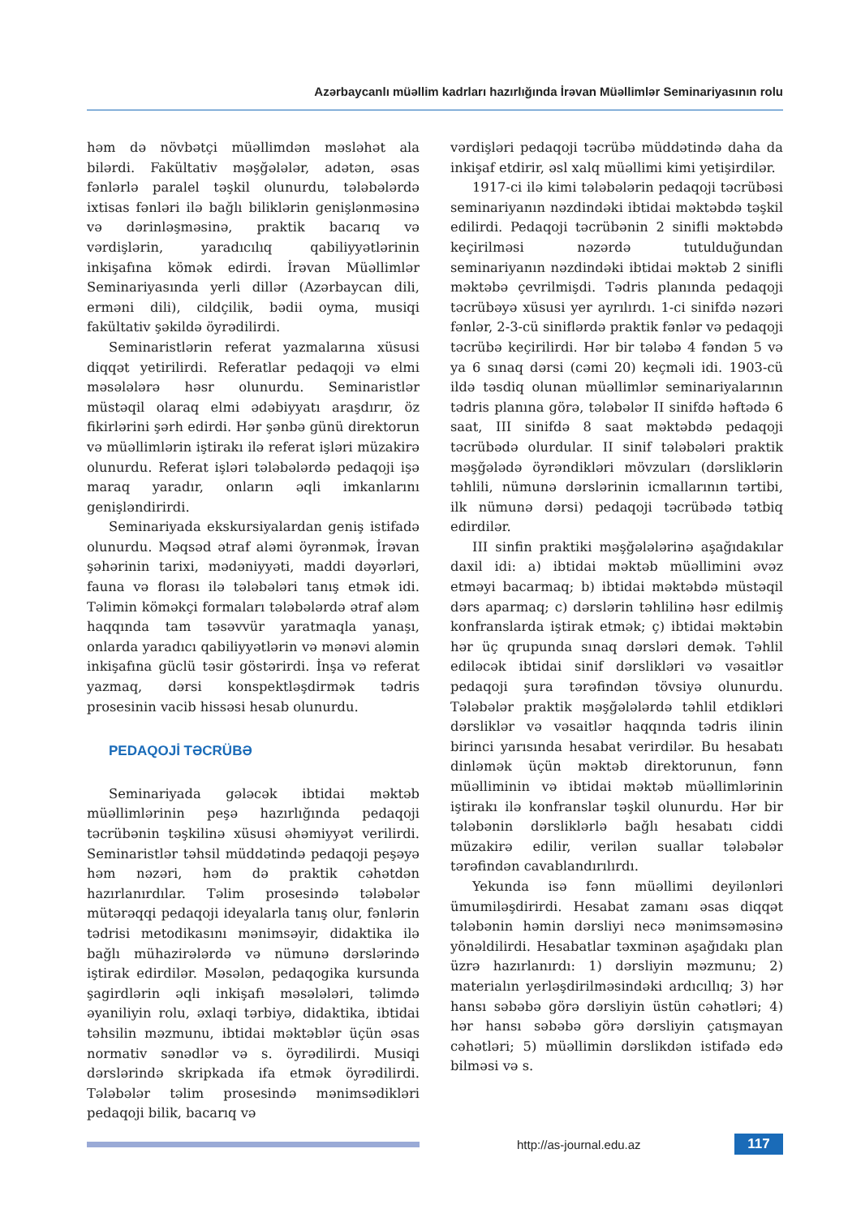Azərbaycanlı müəllim kadrları hazırlığında İrəvan Müəllimlər Seminariyasının rolu
həm də növbətçi müəllimdən məsləhət ala bilərdi. Fakültativ məşğələlər, adətən, əsas fənlərlə paralel təşkil olunurdu, tələbələrdə ixtisas fənləri ilə bağlı biliklərin genişlənməsinə və dərinləşməsinə, praktik bacarıq və vərdişlərin, yaradıcılıq qabiliyyətlərinin inkişafına kömək edirdi. İrəvan Müəllimlər Seminariyasında yerli dillər (Azərbaycan dili, erməni dili), cildçilik, bədii oyma, musiqi fakültativ şəkildə öyrədilirdi.
Seminaristlərin referat yazmalarına xüsusi diqqət yetirilirdi. Referatlar pedaqoji və elmi məsələlərə həsr olunurdu. Seminaristlər müstəqil olaraq elmi ədəbiyyatı araşdırır, öz fikirlərini şərh edirdi. Hər şənbə günü direktorun və müəllimlərin iştirakı ilə referat işləri müzakirə olunurdu. Referat işləri tələbələrdə pedaqoji işə maraq yaradır, onların əqli imkanlarını genişləndirirdi.
Seminariyada ekskursiyalardan geniş istifadə olunurdu. Məqsəd ətraf aləmi öyrənmək, İrəvan şəhərinin tarixi, mədəniyyəti, maddi dəyərləri, fauna və florası ilə tələbələri tanış etmək idi. Təlimin köməkçi formaları tələbələrdə ətraf aləm haqqında tam təsəvvür yaratmaqla yanaşı, onlarda yaradıcı qabiliyyətlərin və mənəvi aləmin inkişafına güclü təsir göstərirdi. İnşa və referat yazmaq, dərsi konspektləşdirmək tədris prosesinin vacib hissəsi hesab olunurdu.
PEDAQOJİ TƏCRÜBƏ
Seminariyada gələcək ibtidai məktəb müəllimlərinin peşə hazırlığında pedaqoji təcrübənin təşkilinə xüsusi əhəmiyyət verilirdi. Seminaristlər təhsil müddətində pedaqoji peşəyə həm nəzəri, həm də praktik cəhətdən hazırlanırdılar. Təlim prosesində tələbələr mütərəqqi pedaqoji ideyalarla tanış olur, fənlərin tədrisi metodikasını mənimsəyir, didaktika ilə bağlı mühazirələrdə və nümunə dərslərində iştirak edirdilər. Məsələn, pedaqogika kursunda şagirdlərin əqli inkişafı məsələləri, təlimdə əyaniliyin rolu, əxlaqi tərbiyə, didaktika, ibtidai təhsilin məzmunu, ibtidai məktəblər üçün əsas normativ sənədlər və s. öyrədilirdi. Musiqi dərslərində skripkada ifa etmək öyrədilirdi. Tələbələr təlim prosesində mənimsədikləri pedaqoji bilik, bacarıq və
vərdişləri pedaqoji təcrübə müddətində daha da inkişaf etdirir, əsl xalq müəllimi kimi yetişirdilər.
1917-ci ilə kimi tələbələrin pedaqoji təcrübəsi seminariyanın nəzdindəki ibtidai məktəbdə təşkil edilirdi. Pedaqoji təcrübənin 2 sinifli məktəbdə keçirilməsi nəzərdə tutulduğundan seminariyanın nəzdindəki ibtidai məktəb 2 sinifli məktəbə çevrilmişdi. Tədris planında pedaqoji təcrübəyə xüsusi yer ayrılırdı. 1-ci sinifdə nəzəri fənlər, 2-3-cü siniflərdə praktik fənlər və pedaqoji təcrübə keçirilirdi. Hər bir tələbə 4 fəndən 5 və ya 6 sınaq dərsi (cəmi 20) keçməli idi. 1903-cü ildə təsdiq olunan müəllimlər seminariyalarının tədris planına görə, tələbələr II sinifdə həftədə 6 saat, III sinifdə 8 saat məktəbdə pedaqoji təcrübədə olurdular. II sinif tələbələri praktik məşğələdə öyrəndikləri mövzuları (dərsliklərin təhlili, nümunə dərslərinin icmallarının tərtibi, ilk nümunə dərsi) pedaqoji təcrübədə tətbiq edirdilər.
III sinfin praktiki məşğələlərinə aşağıdakılar daxil idi: a) ibtidai məktəb müəllimini əvəz etməyi bacarmaq; b) ibtidai məktəbdə müstəqil dərs aparmaq; c) dərslərin təhlilinə həsr edilmiş konfranslarda iştirak etmək; ç) ibtidai məktəbin hər üç qrupunda sınaq dərsləri demək. Təhlil ediləcək ibtidai sinif dərslikləri və vəsaitlər pedaqoji şura tərəfindən tövsiyə olunurdu. Tələbələr praktik məşğələlərdə təhlil etdikləri dərsliklər və vəsaitlər haqqında tədris ilinin birinci yarısında hesabat verirdilər. Bu hesabatı dinləmək üçün məktəb direktorunun, fənn müəlliminin və ibtidai məktəb müəllimlərinin iştirakı ilə konfranslar təşkil olunurdu. Hər bir tələbənin dərsliklərlə bağlı hesabatı ciddi müzakirə edilir, verilən suallar tələbələr tərəfindən cavablandırılırdı.
Yekunda isə fənn müəllimi deyilənləri ümumiləşdirirdi. Hesabat zamanı əsas diqqət tələbənin həmin dərsliyi necə mənimsəməsinə yönəldilirdi. Hesabatlar təxminən aşağıdakı plan üzrə hazırlanırdı: 1) dərsliyin məzmunu; 2) materialın yerləşdirilməsindəki ardıcıllıq; 3) hər hansı səbəbə görə dərsliyin üstün cəhətləri; 4) hər hansı səbəbə görə dərsliyin çatışmayan cəhətləri; 5) müəllimin dərslikdən istifadə edə bilməsi və s.
http://as-journal.edu.az 117